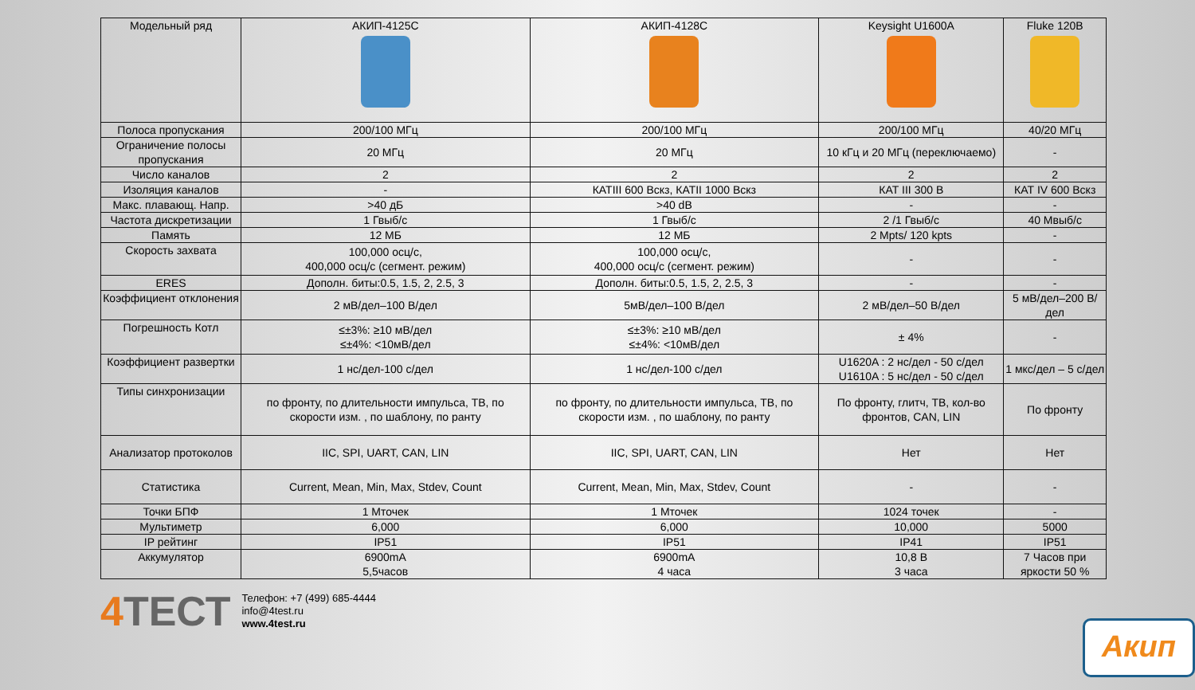| Модельный ряд | АКИП-4125С | АКИП-4128С | Keysight U1600A | Fluke 120B |
| --- | --- | --- | --- | --- |
| Полоса пропускания | 200/100 МГц | 200/100 МГц | 200/100 МГц | 40/20 МГц |
| Ограничение полосы пропускания | 20 МГц | 20 МГц | 10 кГц и 20 МГц (переключаемо) | - |
| Число каналов | 2 | 2 | 2 | 2 |
| Изоляция каналов | - | КАТIII 600 Вскз, КАТII 1000 Вскз | КАТ III 300 В | КАТ IV 600 Вскз |
| Макс. плавающ. Напр. | >40 дБ | >40 dB | - | - |
| Частота дискретизации | 1 Гвыб/с | 1 Гвыб/с | 2 /1 Гвыб/с | 40 Мвыб/с |
| Память | 12 МБ | 12 МБ | 2 Mpts/ 120 kpts | - |
| Скорость захвата | 100,000 осц/с, 400,000 осц/с (сегмент. режим) | 100,000 осц/с, 400,000 осц/с (сегмент. режим) | - | - |
| ERES | Дополн. биты:0.5, 1.5, 2, 2.5, 3 | Дополн. биты:0.5, 1.5, 2, 2.5, 3 | - | - |
| Коэффициент отклонения | 2 мВ/дел–100 В/дел | 5мВ/дел–100 В/дел | 2 мВ/дел–50 В/дел | 5 мВ/дел–200 В/дел |
| Погрешность Котл | ≤±3%: ≥10 мВ/дел ≤±4%: <10мВ/дел | ≤±3%: ≥10 мВ/дел ≤±4%: <10мВ/дел | ± 4% | - |
| Коэффициент развертки | 1 нс/дел-100 с/дел | 1 нс/дел-100 с/дел | U1620A : 2 нс/дел - 50 с/дел U1610A : 5 нс/дел - 50 с/дел | 1 мкс/дел – 5 с/дел |
| Типы синхронизации | по фронту, по длительности импульса, ТВ, по скорости изм. , по шаблону, по ранту | по фронту, по длительности импульса, ТВ, по скорости изм. , по шаблону, по ранту | По фронту, глитч, ТВ, кол-во фронтов, CAN, LIN | По фронту |
| Анализатор протоколов | IIC, SPI, UART, CAN, LIN | IIC, SPI, UART, CAN, LIN | Нет | Нет |
| Статистика | Current, Mean, Min, Max, Stdev, Count | Current, Mean, Min, Max, Stdev, Count | - | - |
| Точки БПФ | 1 Мточек | 1 Мточек | 1024 точек | - |
| Мультиметр | 6,000 | 6,000 | 10,000 | 5000 |
| IP рейтинг | IP51 | IP51 | IP41 | IP51 |
| Аккумулятор | 6900mA 5,5часов | 6900mA 4 часа | 10,8 В 3 часа | 7 Часов при яркости 50 % |
4 ТЕСТ
Телефон: +7 (499) 685-4444
info@4test.ru
www.4test.ru
Акип